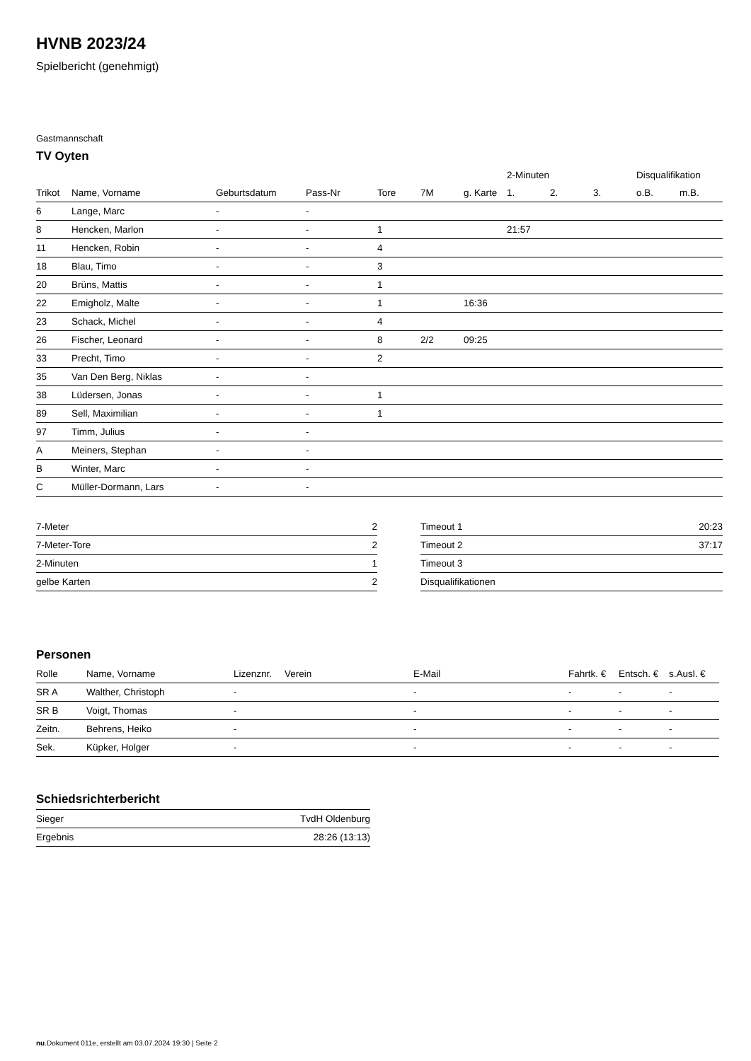HVNB 2023/24
Spielbericht (genehmigt)
Gastmannschaft
TV Oyten
| | | | | | | | 2-Minuten | | | Disqualifikation | |
| --- | --- | --- | --- | --- | --- | --- | --- | --- | --- | --- | --- |
| Trikot | Name, Vorname | Geburtsdatum | Pass-Nr | Tore | 7M | g. Karte | 1. | 2. | 3. | o.B. | m.B. |
| 6 | Lange, Marc | - | - | | | | | | | | |
| 8 | Hencken, Marlon | - | - | 1 | | | 21:57 | | | | |
| 11 | Hencken, Robin | - | - | 4 | | | | | | | |
| 18 | Blau, Timo | - | - | 3 | | | | | | | |
| 20 | Brüns, Mattis | - | - | 1 | | | | | | | |
| 22 | Emigholz, Malte | - | - | 1 | | 16:36 | | | | | |
| 23 | Schack, Michel | - | - | 4 | | | | | | | |
| 26 | Fischer, Leonard | - | - | 8 | 2/2 | 09:25 | | | | | |
| 33 | Precht, Timo | - | - | 2 | | | | | | | |
| 35 | Van Den Berg, Niklas | - | - | | | | | | | | |
| 38 | Lüdersen, Jonas | - | - | 1 | | | | | | | |
| 89 | Sell, Maximilian | - | - | 1 | | | | | | | |
| 97 | Timm, Julius | - | - | | | | | | | | |
| A | Meiners, Stephan | - | - | | | | | | | | |
| B | Winter, Marc | - | - | | | | | | | | |
| C | Müller-Dormann, Lars | - | - | | | | | | | | |
| 7-Meter | 2 |
| 7-Meter-Tore | 2 |
| 2-Minuten | 1 |
| gelbe Karten | 2 |
| Timeout 1 | 20:23 |
| Timeout 2 | 37:17 |
| Timeout 3 | |
| Disqualifikationen | |
Personen
| Rolle | Name, Vorname | Lizenznr. | Verein | E-Mail | Fahrtk. € | Entsch. € | s.Ausl. € |
| --- | --- | --- | --- | --- | --- | --- | --- |
| SR A | Walther, Christoph | - | | - | - | - | - |
| SR B | Voigt, Thomas | - | | - | - | - | - |
| Zeitn. | Behrens, Heiko | - | | - | - | - | - |
| Sek. | Küpker, Holger | - | | - | - | - | - |
Schiedsrichterbericht
| Sieger | TvdH Oldenburg |
| Ergebnis | 28:26 (13:13) |
nu.Dokument 011e, erstellt am 03.07.2024 19:30 | Seite 2